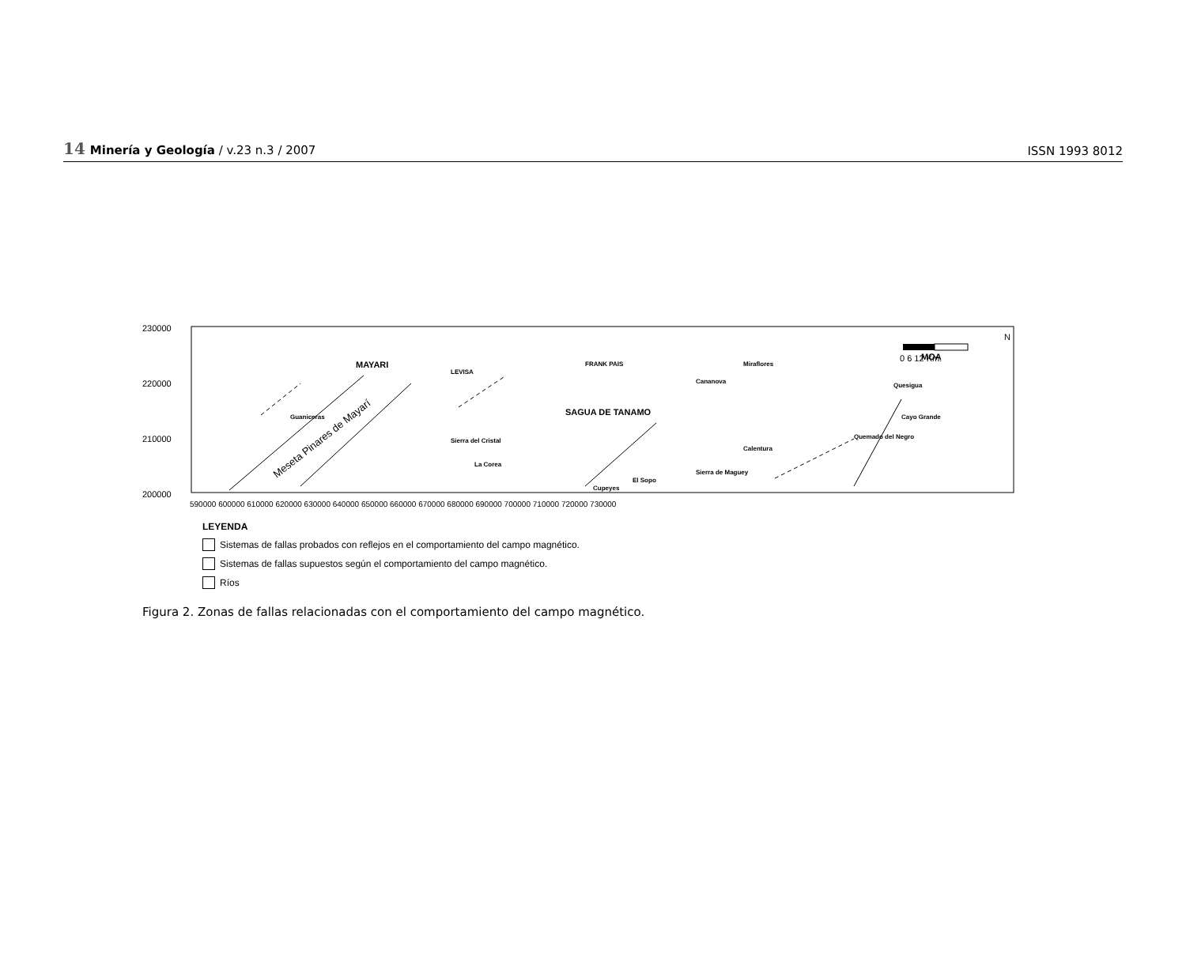14 Minería y Geología / v.23 n.3 / 2007
ISSN 1993 8012
230000
220000
210000
200000
590000 600000 610000 620000 630000 640000 650000 660000 670000 680000 690000 700000 710000 720000 730000
MAYARI
SAGUA DE TANAMO
MOA
LEVISA
FRANK PAIS
Miraflores
Guaniceras
Sierra del Cristal
La Corea
Cupeyes
El Sopo
Sierra de Maguey
Cananova
Calentura
Quemado del Negro
Quesigua
Cayo Grande
Meseta Pinares de Mayarí
0 6 12 Km.
N
LEYENDA
Sistemas de fallas probados con reflejos en el comportamiento del campo magnético.
Sistemas de fallas supuestos según el comportamiento del campo magnético.
Ríos
Figura 2. Zonas de fallas relacionadas con el comportamiento del campo magnético.